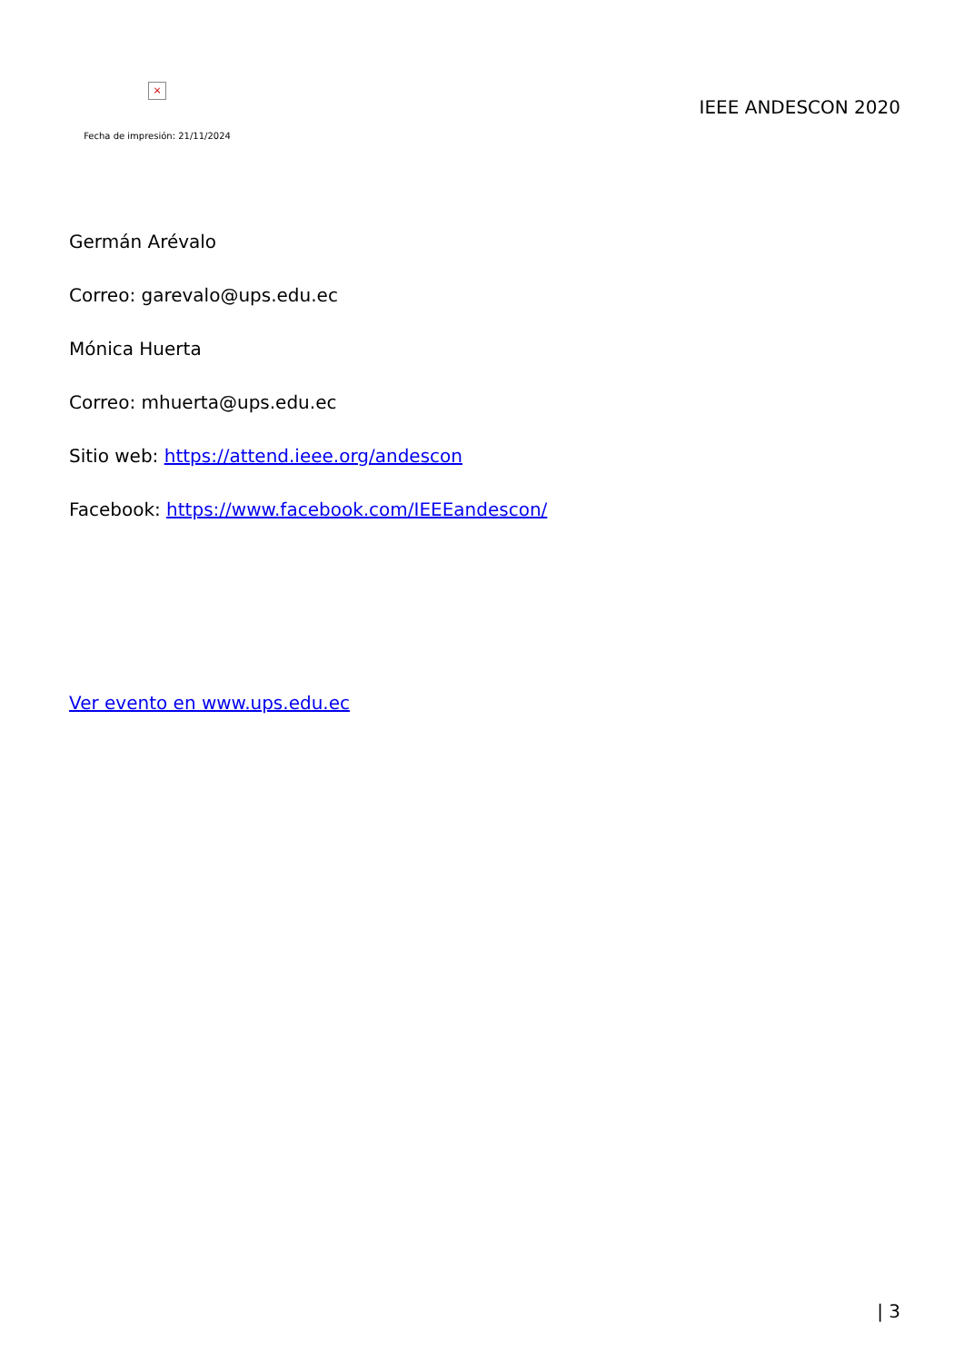×
Fecha de impresión: 21/11/2024
IEEE ANDESCON 2020
Germán Arévalo
Correo: garevalo@ups.edu.ec
Mónica Huerta
Correo: mhuerta@ups.edu.ec
Sitio web: https://attend.ieee.org/andescon
Facebook: https://www.facebook.com/IEEEandescon/
Ver evento en www.ups.edu.ec
| 3